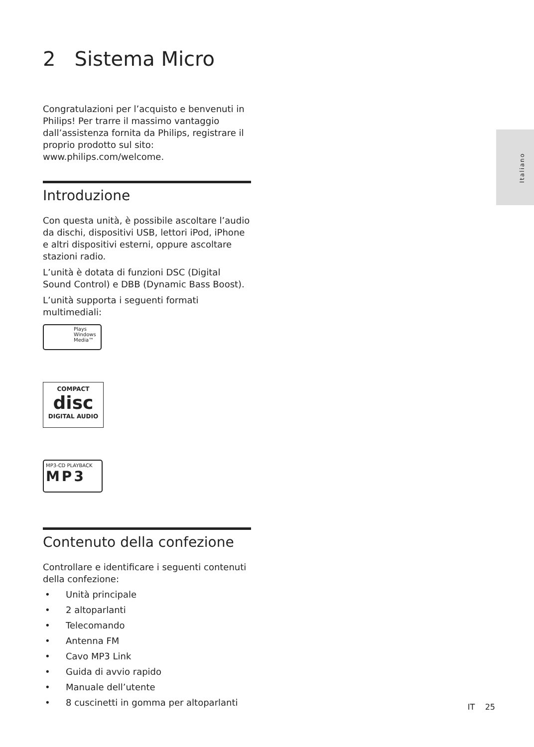Italiano
2 Sistema Micro
Congratulazioni per l’acquisto e benvenuti in Philips! Per trarre il massimo vantaggio dall’assistenza fornita da Philips, registrare il proprio prodotto sul sito: www.philips.com/welcome.
Introduzione
Con questa unità, è possibile ascoltare l’audio da dischi, dispositivi USB, lettori iPod, iPhone e altri dispositivi esterni, oppure ascoltare stazioni radio.
L’unità è dotata di funzioni DSC (Digital Sound Control) e DBB (Dynamic Bass Boost).
L’unità supporta i seguenti formati multimediali:
Plays
Windows
Media™
COMPACT
disc
DIGITAL AUDIO
MP3-CD PLAYBACK
MP3
Contenuto della confezione
Controllare e identificare i seguenti contenuti della confezione:
• Unità principale
• 2 altoparlanti
• Telecomando
• Antenna FM
• Cavo MP3 Link
• Guida di avvio rapido
• Manuale dell’utente
• 8 cuscinetti in gomma per altoparlanti
IT 25